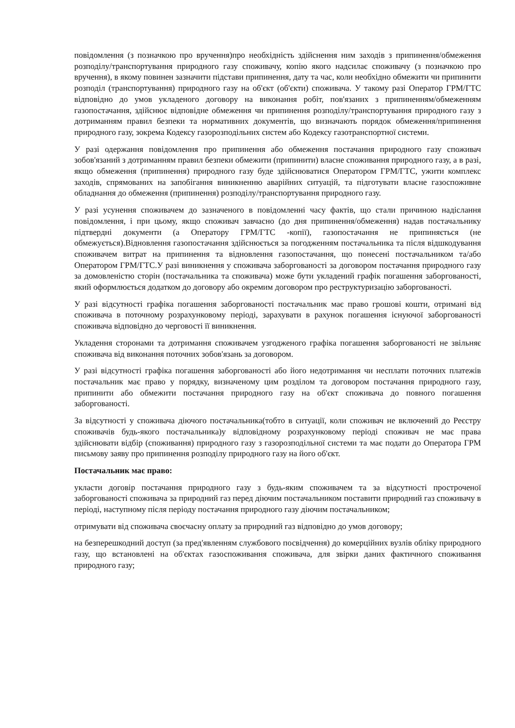повідомлення (з позначкою про вручення)про необхідність здійснення ним заходів з припинення/обмеження розподілу/транспортування природного газу споживачу, копію якого надсилає споживачу (з позначкою про вручення), в якому повинен зазначити підстави припинення, дату та час, коли необхідно обмежити чи припинити розподіл (транспортування) природного газу на об'єкт (об'єкти) споживача. У такому разі Оператор ГРМ/ГТС відповідно до умов укладеного договору на виконання робіт, пов'язаних з припиненням/обмеженням газопостачання, здійснює відповідне обмеження чи припинення розподілу/транспортування природного газу з дотриманням правил безпеки та нормативних документів, що визначають порядок обмеження/припинення природного газу, зокрема Кодексу газорозподільних систем або Кодексу газотранспортної системи.
У разі одержання повідомлення про припинення або обмеження постачання природного газу споживач зобов'язаний з дотриманням правил безпеки обмежити (припинити) власне споживання природного газу, а в разі, якщо обмеження (припинення) природного газу буде здійснюватися Оператором ГРМ/ГТС, ужити комплекс заходів, спрямованих на запобігання виникненню аварійних ситуацій, та підготувати власне газоспоживне обладнання до обмеження (припинення) розподілу/транспортування природного газу.
У разі усунення споживачем до зазначеного в повідомленні часу фактів, що стали причиною надіслання повідомлення, і при цьому, якщо споживач завчасно (до дня припинення/обмеження) надав постачальнику підтвердні документи (а Оператору ГРМ/ГТС -копії), газопостачання не припиняється (не обмежується).Відновлення газопостачання здійснюється за погодженням постачальника та після відшкодування споживачем витрат на припинення та відновлення газопостачання, що понесені постачальником та/або Оператором ГРМ/ГТС.У разі виникнення у споживача заборгованості за договором постачання природного газу за домовленістю сторін (постачальника та споживача) може бути укладений графік погашення заборгованості, який оформлюється додатком до договору або окремим договором про реструктуризацію заборгованості.
У разі відсутності графіка погашення заборгованості постачальник має право грошові кошти, отримані від споживача в поточному розрахунковому періоді, зарахувати в рахунок погашення існуючої заборгованості споживача відповідно до черговості її виникнення.
Укладення сторонами та дотримання споживачем узгодженого графіка погашення заборгованості не звільняє споживача від виконання поточних зобов'язань за договором.
У разі відсутності графіка погашення заборгованості або його недотримання чи несплати поточних платежів постачальник має право у порядку, визначеному цим розділом та договором постачання природного газу, припинити або обмежити постачання природного газу на об'єкт споживача до повного погашення заборгованості.
За відсутності у споживача діючого постачальника(тобто в ситуації, коли споживач не включений до Реєстру споживачів будь-якого постачальника)у відповідному розрахунковому періоді споживач не має права здійснювати відбір (споживання) природного газу з газорозподільної системи та має подати до Оператора ГРМ письмову заяву про припинення розподілу природного газу на його об'єкт.
Постачальник має право:
укласти договір постачання природного газу з будь-яким споживачем та за відсутності простроченої заборгованості споживача за природний газ перед діючим постачальником поставити природний газ споживачу в періоді, наступному після періоду постачання природного газу діючим постачальником;
отримувати від споживача своєчасну оплату за природний газ відповідно до умов договору;
на безперешкодний доступ (за пред'явленням службового посвідчення) до комерційних вузлів обліку природного газу, що встановлені на об'єктах газоспоживання споживача, для звірки даних фактичного споживання природного газу;